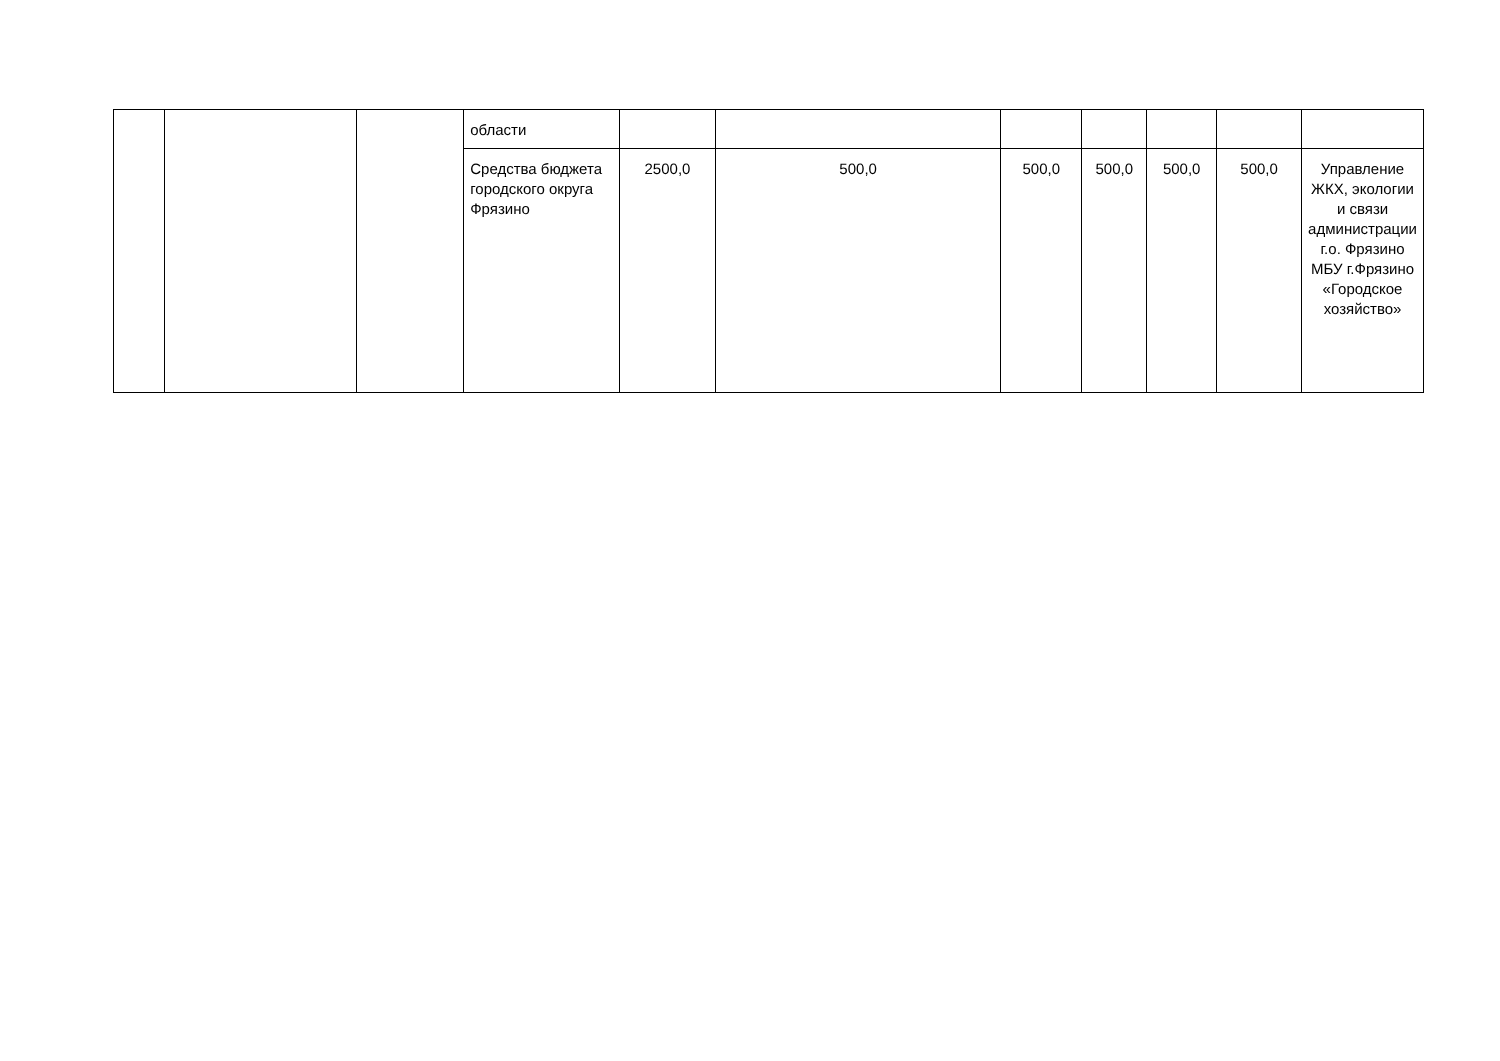| | | | области | | | | | | | |
| | | | Средства бюджета городского округа Фрязино | 2500,0 | 500,0 | 500,0 | 500,0 | 500,0 | 500,0 | Управление ЖКХ, экологии и связи администрации г.о. Фрязино МБУ г.Фрязино «Городское хозяйство» |